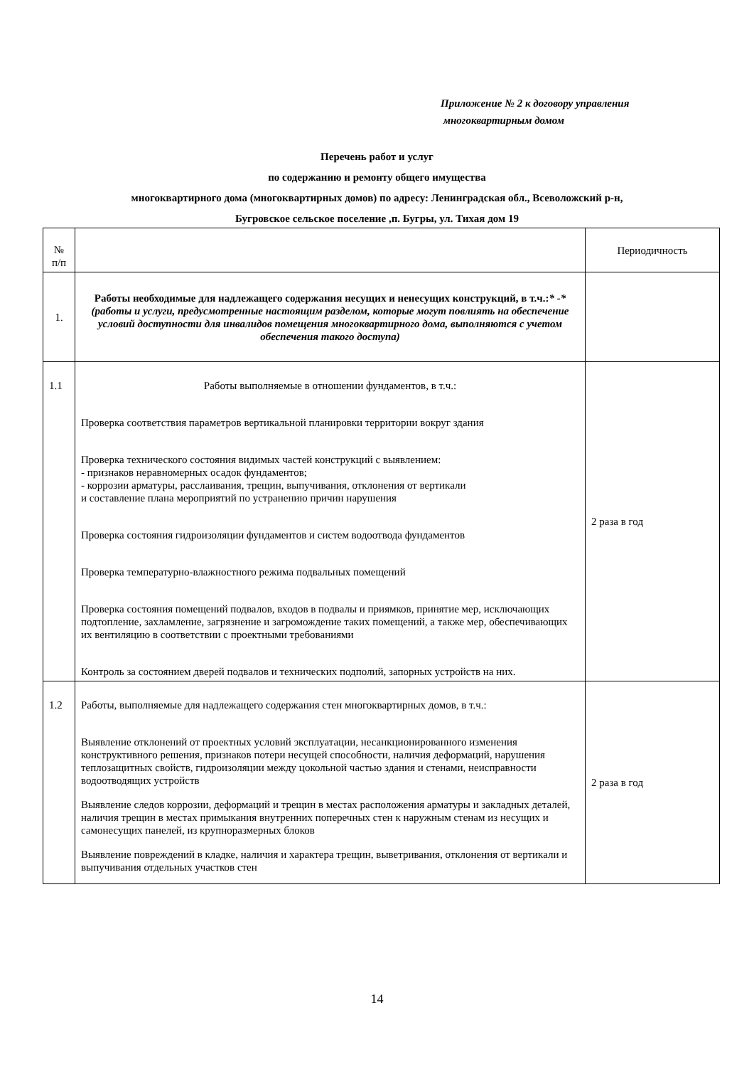Приложение № 2 к договору управления
многоквартирным домом
Перечень работ и услуг
по содержанию и ремонту общего имущества
многоквартирного дома (многоквартирных домов) по адресу: Ленинградская обл., Всеволожский р-н,
Бугровское сельское поселение ,п. Бугры, ул. Тихая дом 19
| № п/п | | Периодичность |
| --- | --- | --- |
| 1. | Работы необходимые для надлежащего содержания несущих и ненесущих конструкций, в т.ч.: * -*(работы и услуги, предусмотренные настоящим разделом, которые могут повлиять на обеспечение условий доступности для инвалидов помещения многоквартирного дома, выполняются с учетом обеспечения такого доступа) | |
| 1.1 | Работы выполняемые в отношении фундаментов, в т.ч.: Проверка соответствия параметров вертикальной планировки территории вокруг здания Проверка технического состояния видимых частей конструкций с выявлением: - признаков неравномерных осадок фундаментов; - коррозии арматуры, расслаивания, трещин, выпучивания, отклонения от вертикали и составление плана мероприятий по устранению причин нарушения Проверка состояния гидроизоляции фундаментов и систем водоотвода фундаментов Проверка температурно-влажностного режима подвальных помещений Проверка состояния помещений подвалов, входов в подвалы и приямков, принятие мер, исключающих подтопление, захламление, загрязнение и загромождение таких помещений, а также мер, обеспечивающих их вентиляцию в соответствии с проектными требованиями Контроль за состоянием дверей подвалов и технических подполий, запорных устройств на них. | 2 раза в год |
| 1.2 | Работы, выполняемые для надлежащего содержания стен многоквартирных домов, в т.ч.: Выявление отклонений от проектных условий эксплуатации, несанкционированного изменения конструктивного решения, признаков потери несущей способности, наличия деформаций, нарушения теплозащитных свойств, гидроизоляции между цокольной частью здания и стенами, неисправности водоотводящих устройств Выявление следов коррозии, деформаций и трещин в местах расположения арматуры и закладных деталей, наличия трещин в местах примыкания внутренних поперечных стен к наружным стенам из несущих и самонесущих панелей, из крупноразмерных блоков Выявление повреждений в кладке, наличия и характера трещин, выветривания, отклонения от вертикали и выпучивания отдельных участков стен | 2 раза в год |
14